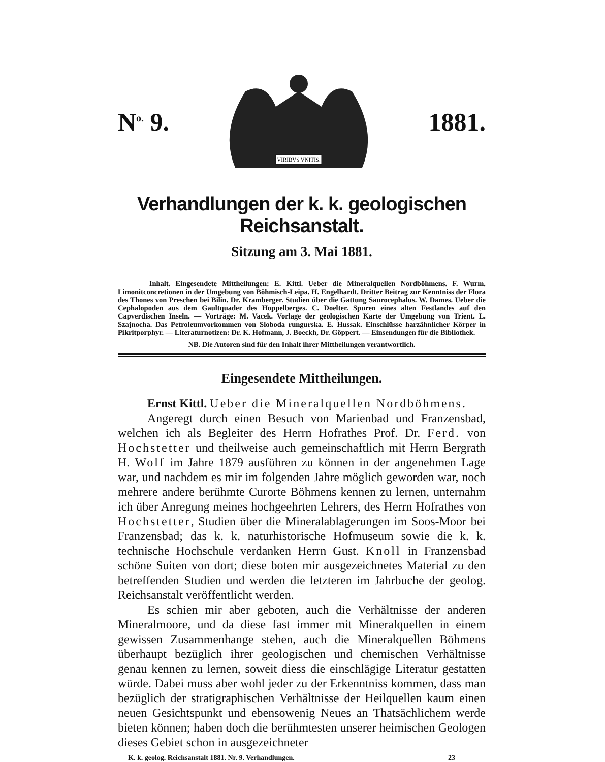N<sup>o.</sup> 9.
VIRIBVS VNITIS.
1881.
Verhandlungen der k. k. geologischen Reichsanstalt.
Sitzung am 3. Mai 1881.
Inhalt. Eingesendete Mittheilungen: E. Kittl. Ueber die Mineralquellen Nordböhmens. F. Wurm. Limonitconcretionen in der Umgebung von Böhmisch-Leipa. H. Engelhardt. Dritter Beitrag zur Kenntniss der Flora des Thones von Preschen bei Bilin. Dr. Kramberger. Studien über die Gattung Saurocephalus. W. Dames. Ueber die Cephalopoden aus dem Gaultquader des Hoppelberges. C. Doelter. Spuren eines alten Festlandes auf den Capverdischen Inseln. — Vorträge: M. Vacek. Vorlage der geologischen Karte der Umgebung von Trient. L. Szajnocha. Das Petroleumvorkommen von Sloboda rungurska. E. Hussak. Einschlüsse harzähnlicher Körper in Pikritporphyr. — Literaturnotizen: Dr. K. Hofmann, J. Boeckh, Dr. Göppert. — Einsendungen für die Bibliothek.
NB. Die Autoren sind für den Inhalt ihrer Mittheilungen verantwortlich.
Eingesendete Mittheilungen.
Ernst Kittl. Ueber die Mineralquellen Nordböhmens.
Angeregt durch einen Besuch von Marienbad und Franzensbad, welchen ich als Begleiter des Herrn Hofrathes Prof. Dr. Ferd. von Hochstetter und theilweise auch gemeinschaftlich mit Herrn Bergrath H. Wolf im Jahre 1879 ausführen zu können in der angenehmen Lage war, und nachdem es mir im folgenden Jahre möglich geworden war, noch mehrere andere berühmte Curorte Böhmens kennen zu lernen, unternahm ich über Anregung meines hochgeehrten Lehrers, des Herrn Hofrathes von Hochstetter, Studien über die Mineralablagerungen im Soos-Moor bei Franzensbad; das k. k. naturhistorische Hofmuseum sowie die k. k. technische Hochschule verdanken Herrn Gust. Knoll in Franzensbad schöne Suiten von dort; diese boten mir ausgezeichnetes Material zu den betreffenden Studien und werden die letzteren im Jahrbuche der geolog. Reichsanstalt veröffentlicht werden.
Es schien mir aber geboten, auch die Verhältnisse der anderen Mineralmoore, und da diese fast immer mit Mineralquellen in einem gewissen Zusammenhange stehen, auch die Mineralquellen Böhmens überhaupt bezüglich ihrer geologischen und chemischen Verhältnisse genau kennen zu lernen, soweit diess die einschlägige Literatur gestatten würde. Dabei muss aber wohl jeder zu der Erkenntniss kommen, dass man bezüglich der stratigraphischen Verhältnisse der Heilquellen kaum einen neuen Gesichtspunkt und ebensowenig Neues an Thatsächlichem werde bieten können; haben doch die berühmtesten unserer heimischen Geologen dieses Gebiet schon in ausgezeichneter
K. k. geolog. Reichsanstalt 1881. Nr. 9. Verhandlungen. 23